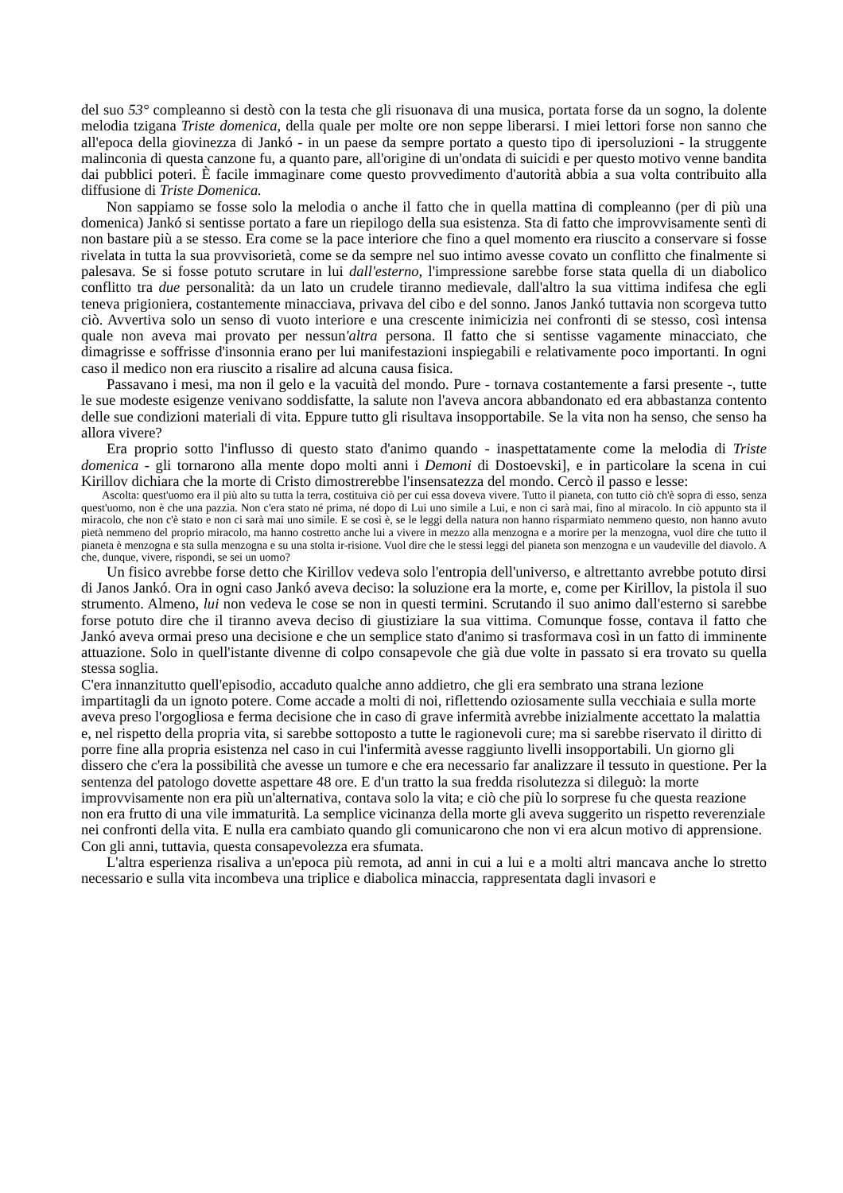del suo 53° compleanno si destò con la testa che gli risuonava di una musica, portata forse da un sogno, la dolente melodia tzigana Triste domenica, della quale per molte ore non seppe liberarsi. I miei lettori forse non sanno che all'epoca della giovinezza di Jankó - in un paese da sempre portato a questo tipo di ipersoluzioni - la struggente malinconia di questa canzone fu, a quanto pare, all'origine di un'ondata di suicidi e per questo motivo venne bandita dai pubblici poteri. È facile immaginare come questo provvedimento d'autorità abbia a sua volta contribuito alla diffusione di Triste Domenica.
Non sappiamo se fosse solo la melodia o anche il fatto che in quella mattina di compleanno (per di più una domenica) Jankó si sentisse portato a fare un riepilogo della sua esistenza. Sta di fatto che improvvisamente sentì di non bastare più a se stesso. Era come se la pace interiore che fino a quel momento era riuscito a conservare si fosse rivelata in tutta la sua provvisorietà, come se da sempre nel suo intimo avesse covato un conflitto che finalmente si palesava. Se si fosse potuto scrutare in lui dall'esterno, l'impressione sarebbe forse stata quella di un diabolico conflitto tra due personalità: da un lato un crudele tiranno medievale, dall'altro la sua vittima indifesa che egli teneva prigioniera, costantemente minacciava, privava del cibo e del sonno. Janos Jankó tuttavia non scorgeva tutto ciò. Avvertiva solo un senso di vuoto interiore e una crescente inimicizia nei confronti di se stesso, così intensa quale non aveva mai provato per nessun'altra persona. Il fatto che si sentisse vagamente minacciato, che dimagrisse e soffrisse d'insonnia erano per lui manifestazioni inspiegabili e relativamente poco importanti. In ogni caso il medico non era riuscito a risalire ad alcuna causa fisica.
Passavano i mesi, ma non il gelo e la vacuità del mondo. Pure - tornava costantemente a farsi presente -, tutte le sue modeste esigenze venivano soddisfatte, la salute non l'aveva ancora abbandonato ed era abbastanza contento delle sue condizioni materiali di vita. Eppure tutto gli risultava insopportabile. Se la vita non ha senso, che senso ha allora vivere?
Era proprio sotto l'influsso di questo stato d'animo quando - inaspettatamente come la melodia di Triste domenica - gli tornarono alla mente dopo molti anni i Demoni di Dostoevski], e in particolare la scena in cui Kirillov dichiara che la morte di Cristo dimostrerebbe l'insensatezza del mondo. Cercò il passo e lesse:
Ascolta: quest'uomo era il più alto su tutta la terra, costituiva ciò per cui essa doveva vivere. Tutto il pianeta, con tutto ciò ch'è sopra di esso, senza quest'uomo, non è che una pazzia. Non c'era stato né prima, né dopo di Lui uno simile a Lui, e non ci sarà mai, fino al miracolo. In ciò appunto sta il miracolo, che non c'è stato e non ci sarà mai uno simile. E se così è, se le leggi della natura non hanno risparmiato nemmeno questo, non hanno avuto pietà nemmeno del proprio miracolo, ma hanno costretto anche lui a vivere in mezzo alla menzogna e a morire per la menzogna, vuol dire che tutto il pianeta è menzogna e sta sulla menzogna e su una stolta ir-risione. Vuol dire che le stessi leggi del pianeta son menzogna e un vaudeville del diavolo. A che, dunque, vivere, rispondi, se sei un uomo?
Un fisico avrebbe forse detto che Kirillov vedeva solo l'entropia dell'universo, e altrettanto avrebbe potuto dirsi di Janos Jankó. Ora in ogni caso Jankó aveva deciso: la soluzione era la morte, e, come per Kirillov, la pistola il suo strumento. Almeno, lui non vedeva le cose se non in questi termini. Scrutando il suo animo dall'esterno si sarebbe forse potuto dire che il tiranno aveva deciso di giustiziare la sua vittima. Comunque fosse, contava il fatto che Jankó aveva ormai preso una decisione e che un semplice stato d'animo si trasformava così in un fatto di imminente attuazione. Solo in quell'istante divenne di colpo consapevole che già due volte in passato si era trovato su quella stessa soglia.
C'era innanzitutto quell'episodio, accaduto qualche anno addietro, che gli era sembrato una strana lezione impartitagli da un ignoto potere. Come accade a molti di noi, riflettendo oziosamente sulla vecchiaia e sulla morte aveva preso l'orgogliosa e ferma decisione che in caso di grave infermità avrebbe inizialmente accettato la malattia e, nel rispetto della propria vita, si sarebbe sottoposto a tutte le ragionevoli cure; ma si sarebbe riservato il diritto di porre fine alla propria esistenza nel caso in cui l'infermità avesse raggiunto livelli insopportabili. Un giorno gli dissero che c'era la possibilità che avesse un tumore e che era necessario far analizzare il tessuto in questione. Per la sentenza del patologo dovette aspettare 48 ore. E d'un tratto la sua fredda risolutezza si dileguò: la morte improvvisamente non era più un'alternativa, contava solo la vita; e ciò che più lo sorprese fu che questa reazione non era frutto di una vile immaturità. La semplice vicinanza della morte gli aveva suggerito un rispetto reverenziale nei confronti della vita. E nulla era cambiato quando gli comunicarono che non vi era alcun motivo di apprensione. Con gli anni, tuttavia, questa consapevolezza era sfumata.
L'altra esperienza risaliva a un'epoca più remota, ad anni in cui a lui e a molti altri mancava anche lo stretto necessario e sulla vita incombeva una triplice e diabolica minaccia, rappresentata dagli invasori e